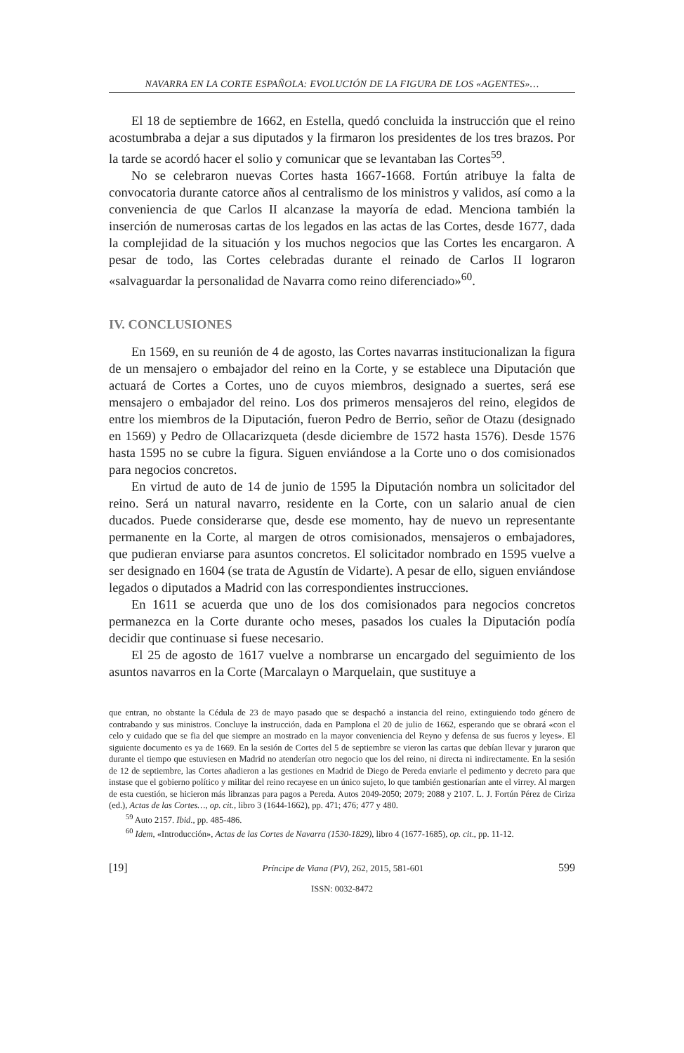NAVARRA EN LA CORTE ESPAÑOLA: EVOLUCIÓN DE LA FIGURA DE LOS «AGENTES»…
El 18 de septiembre de 1662, en Estella, quedó concluida la instrucción que el reino acostumbraba a dejar a sus diputados y la firmaron los presidentes de los tres brazos. Por la tarde se acordó hacer el solio y comunicar que se levantaban las Cortes<sup>59</sup>.
No se celebraron nuevas Cortes hasta 1667-1668. Fortún atribuye la falta de convocatoria durante catorce años al centralismo de los ministros y validos, así como a la conveniencia de que Carlos II alcanzase la mayoría de edad. Menciona también la inserción de numerosas cartas de los legados en las actas de las Cortes, desde 1677, dada la complejidad de la situación y los muchos negocios que las Cortes les encargaron. A pesar de todo, las Cortes celebradas durante el reinado de Carlos II lograron «salvaguardar la personalidad de Navarra como reino diferenciado»<sup>60</sup>.
IV. CONCLUSIONES
En 1569, en su reunión de 4 de agosto, las Cortes navarras institucionalizan la figura de un mensajero o embajador del reino en la Corte, y se establece una Diputación que actuará de Cortes a Cortes, uno de cuyos miembros, designado a suertes, será ese mensajero o embajador del reino. Los dos primeros mensajeros del reino, elegidos de entre los miembros de la Diputación, fueron Pedro de Berrio, señor de Otazu (designado en 1569) y Pedro de Ollacarizqueta (desde diciembre de 1572 hasta 1576). Desde 1576 hasta 1595 no se cubre la figura. Siguen enviándose a la Corte uno o dos comisionados para negocios concretos.
En virtud de auto de 14 de junio de 1595 la Diputación nombra un solicitador del reino. Será un natural navarro, residente en la Corte, con un salario anual de cien ducados. Puede considerarse que, desde ese momento, hay de nuevo un representante permanente en la Corte, al margen de otros comisionados, mensajeros o embajadores, que pudieran enviarse para asuntos concretos. El solicitador nombrado en 1595 vuelve a ser designado en 1604 (se trata de Agustín de Vidarte). A pesar de ello, siguen enviándose legados o diputados a Madrid con las correspondientes instrucciones.
En 1611 se acuerda que uno de los dos comisionados para negocios concretos permanezca en la Corte durante ocho meses, pasados los cuales la Diputación podía decidir que continuase si fuese necesario.
El 25 de agosto de 1617 vuelve a nombrarse un encargado del seguimiento de los asuntos navarros en la Corte (Marcalayn o Marquelain, que sustituye a
que entran, no obstante la Cédula de 23 de mayo pasado que se despachó a instancia del reino, extinguiendo todo género de contrabando y sus ministros. Concluye la instrucción, dada en Pamplona el 20 de julio de 1662, esperando que se obrará «con el celo y cuidado que se fia del que siempre an mostrado en la mayor conveniencia del Reyno y defensa de sus fueros y leyes». El siguiente documento es ya de 1669. En la sesión de Cortes del 5 de septiembre se vieron las cartas que debían llevar y juraron que durante el tiempo que estuviesen en Madrid no atenderían otro negocio que los del reino, ni directa ni indirectamente. En la sesión de 12 de septiembre, las Cortes añadieron a las gestiones en Madrid de Diego de Pereda enviarle el pedimento y decreto para que instase que el gobierno político y militar del reino recayese en un único sujeto, lo que también gestionarían ante el virrey. Al margen de esta cuestión, se hicieron más libranzas para pagos a Pereda. Autos 2049-2050; 2079; 2088 y 2107. L. J. Fortún Pérez de Ciriza (ed.), Actas de las Cortes…, op. cit., libro 3 (1644-1662), pp. 471; 476; 477 y 480.
<sup>59</sup> Auto 2157. Ibid., pp. 485-486.
<sup>60</sup> Idem, «Introducción», Actas de las Cortes de Navarra (1530-1829), libro 4 (1677-1685), op. cit., pp. 11-12.
[19] Príncipe de Viana (PV), 262, 2015, 581-601 599
ISSN: 0032-8472